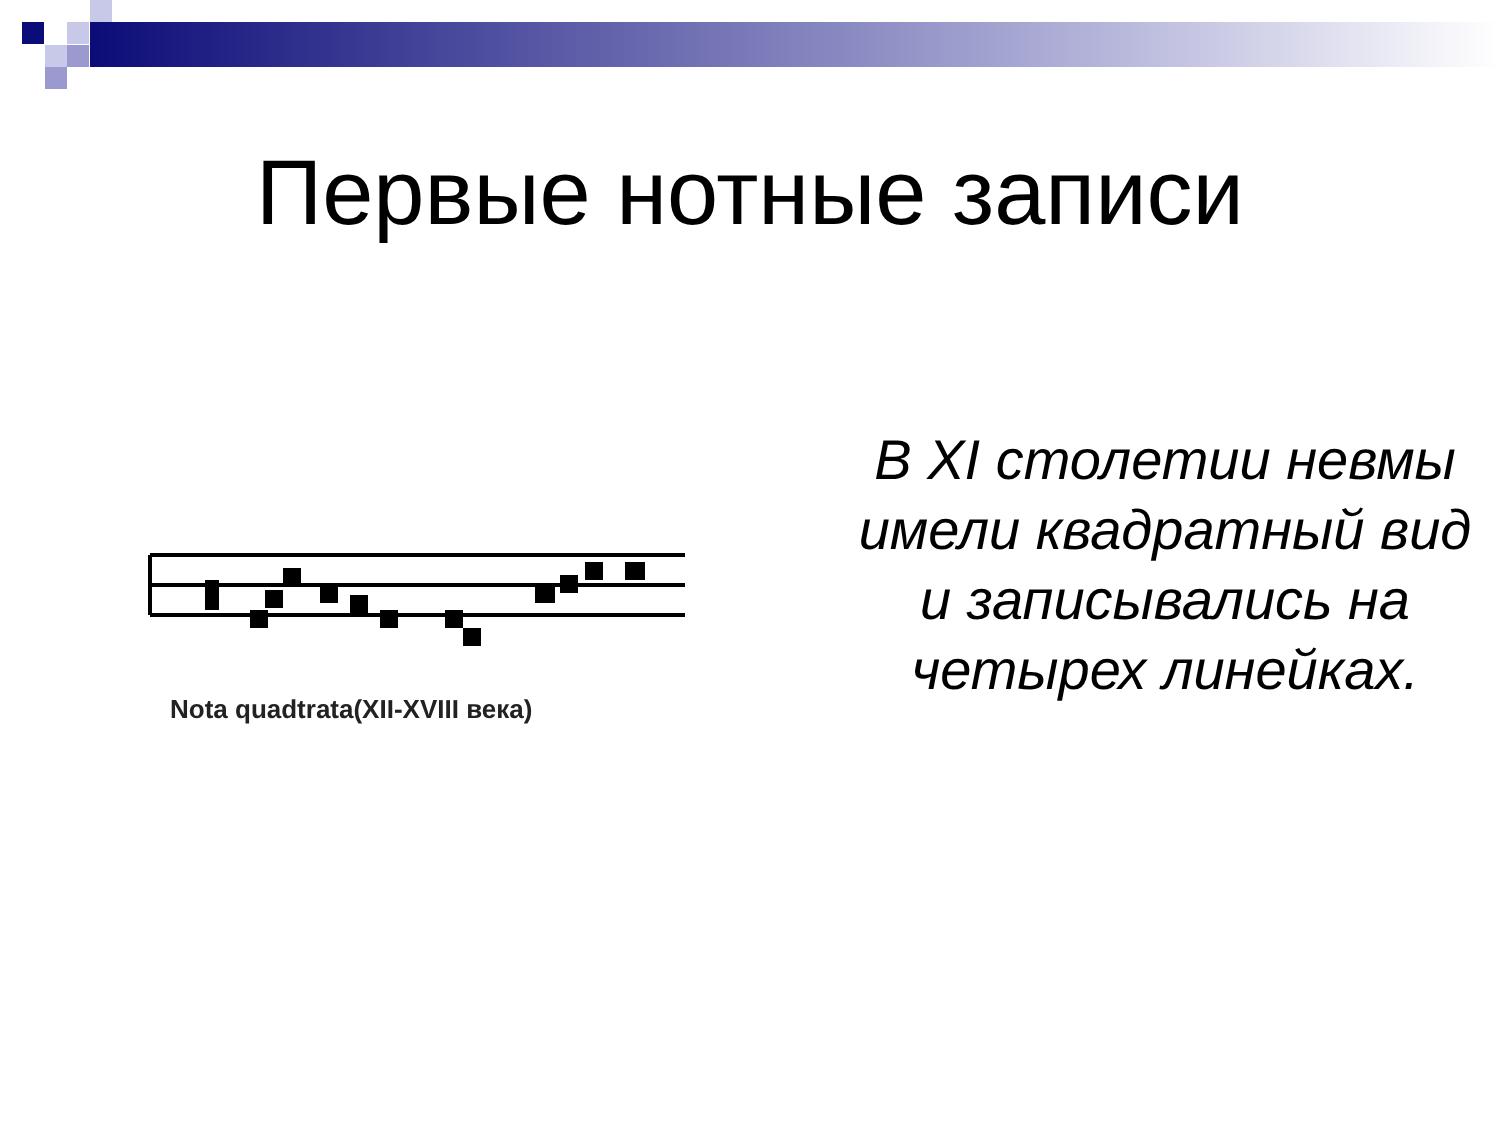Первые нотные записи
Nota quadtrata(XII-XVIII века)
В XI столетии невмы имели квадратный вид и записывались на четырех линейках.